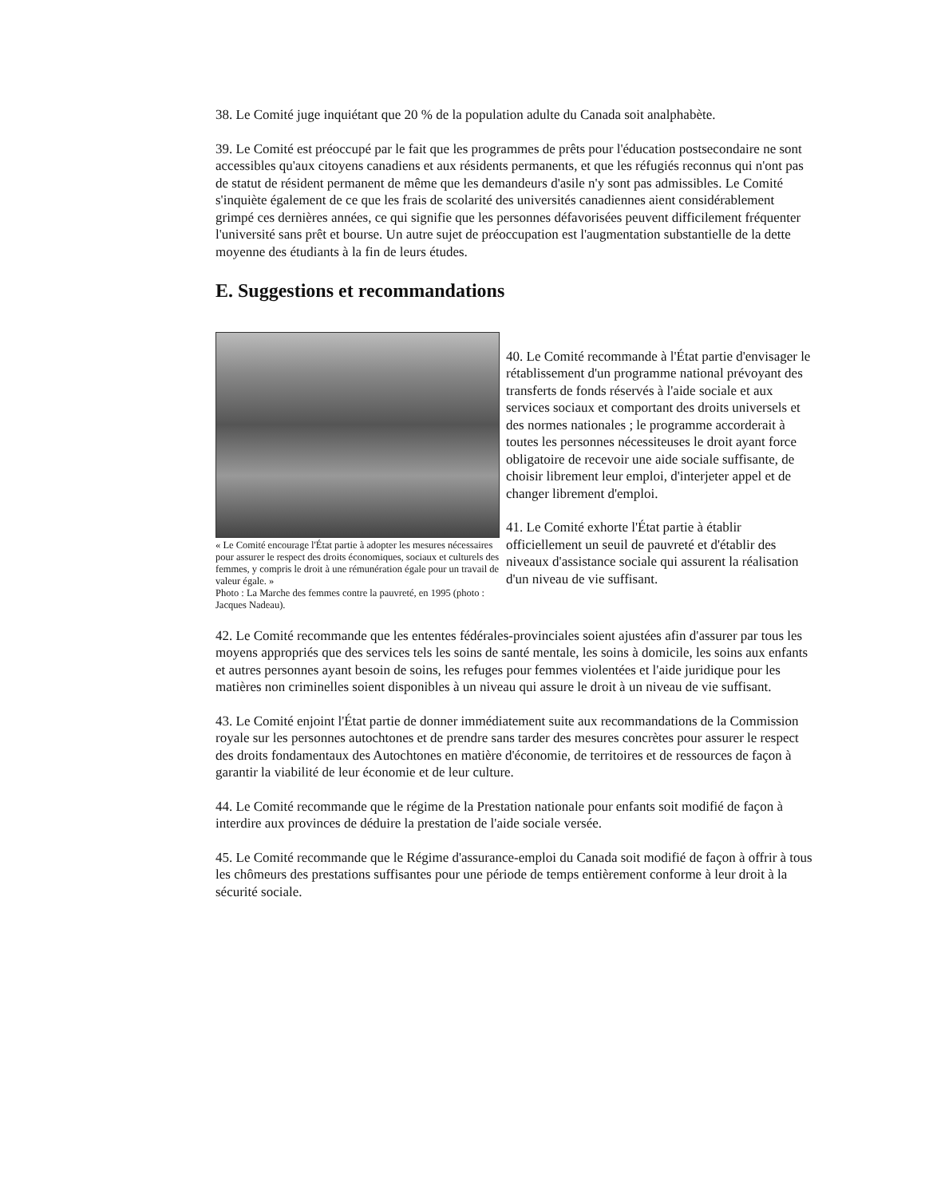38. Le Comité juge inquiétant que 20 % de la population adulte du Canada soit analphabète.
39. Le Comité est préoccupé par le fait que les programmes de prêts pour l'éducation postsecondaire ne sont accessibles qu'aux citoyens canadiens et aux résidents permanents, et que les réfugiés reconnus qui n'ont pas de statut de résident permanent de même que les demandeurs d'asile n'y sont pas admissibles. Le Comité s'inquiète également de ce que les frais de scolarité des universités canadiennes aient considérablement grimpé ces dernières années, ce qui signifie que les personnes défavorisées peuvent difficilement fréquenter l'université sans prêt et bourse. Un autre sujet de préoccupation est l'augmentation substantielle de la dette moyenne des étudiants à la fin de leurs études.
E. Suggestions et recommandations
« Le Comité encourage l'État partie à adopter les mesures nécessaires pour assurer le respect des droits économiques, sociaux et culturels des femmes, y compris le droit à une rémunération égale pour un travail de valeur égale. »
Photo : La Marche des femmes contre la pauvreté, en 1995 (photo : Jacques Nadeau).
40. Le Comité recommande à l'État partie d'envisager le rétablissement d'un programme national prévoyant des transferts de fonds réservés à l'aide sociale et aux services sociaux et comportant des droits universels et des normes nationales ; le programme accorderait à toutes les personnes nécessiteuses le droit ayant force obligatoire de recevoir une aide sociale suffisante, de choisir librement leur emploi, d'interjeter appel et de changer librement d'emploi.
41. Le Comité exhorte l'État partie à établir officiellement un seuil de pauvreté et d'établir des niveaux d'assistance sociale qui assurent la réalisation d'un niveau de vie suffisant.
42. Le Comité recommande que les ententes fédérales-provinciales soient ajustées afin d'assurer par tous les moyens appropriés que des services tels les soins de santé mentale, les soins à domicile, les soins aux enfants et autres personnes ayant besoin de soins, les refuges pour femmes violentées et l'aide juridique pour les matières non criminelles soient disponibles à un niveau qui assure le droit à un niveau de vie suffisant.
43. Le Comité enjoint l'État partie de donner immédiatement suite aux recommandations de la Commission royale sur les personnes autochtones et de prendre sans tarder des mesures concrètes pour assurer le respect des droits fondamentaux des Autochtones en matière d'économie, de territoires et de ressources de façon à garantir la viabilité de leur économie et de leur culture.
44. Le Comité recommande que le régime de la Prestation nationale pour enfants soit modifié de façon à interdire aux provinces de déduire la prestation de l'aide sociale versée.
45. Le Comité recommande que le Régime d'assurance-emploi du Canada soit modifié de façon à offrir à tous les chômeurs des prestations suffisantes pour une période de temps entièrement conforme à leur droit à la sécurité sociale.